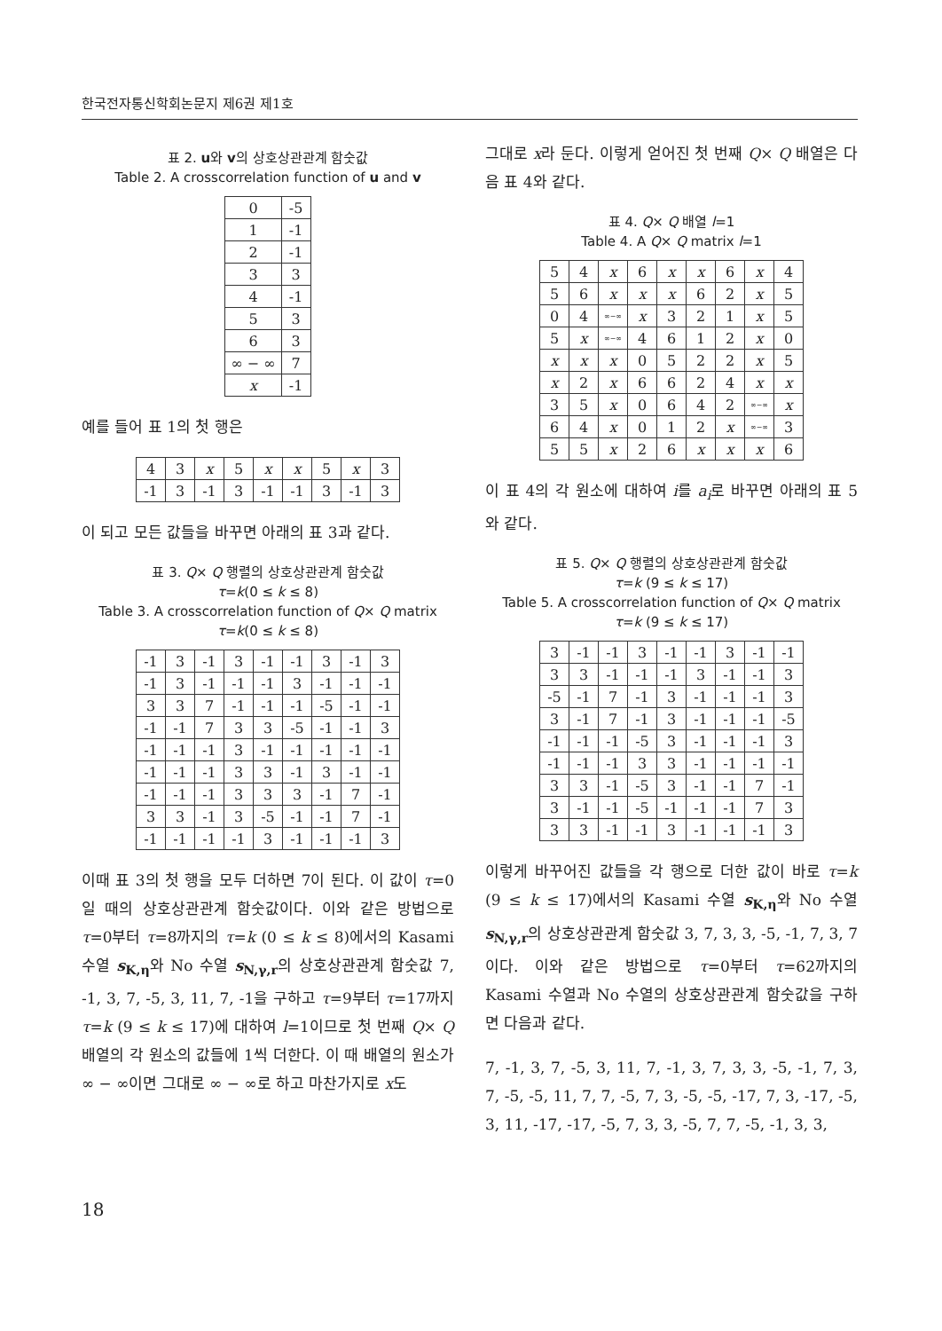한국전자통신학회논문지 제6권 제1호
표 2. u와 v의 상호상관관계 함숫값
Table 2. A crosscorrelation function of u and v
| 0 | -5 |
| 1 | -1 |
| 2 | -1 |
| 3 | 3 |
| 4 | -1 |
| 5 | 3 |
| 6 | 3 |
| ∞ − ∞ | 7 |
| x | -1 |
예를 들어 표 1의 첫 행은
| 4 | 3 | x | 5 | x | x | 5 | x | 3 |
| -1 | 3 | -1 | 3 | -1 | -1 | 3 | -1 | 3 |
이 되고 모든 값들을 바꾸면 아래의 표 3과 같다.
표 3. Q× Q 행렬의 상호상관관계 함숫값
τ=k(0 ≤ k ≤ 8)
Table 3. A crosscorrelation function of Q× Q matrix
τ=k(0 ≤ k ≤ 8)
| -1 | 3 | -1 | 3 | -1 | -1 | 3 | -1 | 3 |
| -1 | 3 | -1 | -1 | -1 | 3 | -1 | -1 | -1 |
| 3 | 3 | 7 | -1 | -1 | -1 | -5 | -1 | -1 |
| -1 | -1 | 7 | 3 | 3 | -5 | -1 | -1 | 3 |
| -1 | -1 | -1 | 3 | -1 | -1 | -1 | -1 | -1 |
| -1 | -1 | -1 | 3 | 3 | -1 | 3 | -1 | -1 |
| -1 | -1 | -1 | 3 | 3 | 3 | -1 | 7 | -1 |
| 3 | 3 | -1 | 3 | -5 | -1 | -1 | 7 | -1 |
| -1 | -1 | -1 | -1 | 3 | -1 | -1 | -1 | 3 |
이때 표 3의 첫 행을 모두 더하면 7이 된다. 이 값이 τ=0일 때의 상호상관관계 함숫값이다. 이와 같은 방법으로 τ=0부터 τ=8까지의 τ=k (0 ≤ k ≤ 8)에서의 Kasami 수열 s<sub>K,η</sub>와 No 수열 s<sub>N,γ,r</sub>의 상호상관관계 함숫값 7, -1, 3, 7, -5, 3, 11, 7, -1을 구하고 τ=9부터 τ=17까지 τ=k (9 ≤ k ≤ 17)에 대하여 l=1이므로 첫 번째 Q× Q 배열의 각 원소의 값들에 1씩 더한다. 이 때 배열의 원소가 ∞ − ∞이면 그대로 ∞ − ∞로 하고 마찬가지로 x도
그대로 x라 둔다. 이렇게 얻어진 첫 번째 Q× Q 배열은 다음 표 4와 같다.
표 4. Q× Q 배열 l=1
Table 4. A Q× Q matrix l=1
| 5 | 4 | x | 6 | x | x | 6 | x | 4 |
| 5 | 6 | x | x | x | 6 | 2 | x | 5 |
| 0 | 4 | ∞−∞ | x | 3 | 2 | 1 | x | 5 |
| 5 | x | ∞−∞ | 4 | 6 | 1 | 2 | x | 0 |
| x | x | x | 0 | 5 | 2 | 2 | x | 5 |
| x | 2 | x | 6 | 6 | 2 | 4 | x | x |
| 3 | 5 | x | 0 | 6 | 4 | 2 | ∞−∞ | x |
| 6 | 4 | x | 0 | 1 | 2 | x | ∞−∞ | 3 |
| 5 | 5 | x | 2 | 6 | x | x | x | 6 |
이 표 4의 각 원소에 대하여 i를 a<sub>i</sub>로 바꾸면 아래의 표 5와 같다.
표 5. Q× Q 행렬의 상호상관관계 함숫값
τ=k (9 ≤ k ≤ 17)
Table 5. A crosscorrelation function of Q× Q matrix
τ=k (9 ≤ k ≤ 17)
| 3 | -1 | -1 | 3 | -1 | -1 | 3 | -1 | -1 |
| 3 | 3 | -1 | -1 | -1 | 3 | -1 | -1 | 3 |
| -5 | -1 | 7 | -1 | 3 | -1 | -1 | -1 | 3 |
| 3 | -1 | 7 | -1 | 3 | -1 | -1 | -1 | -5 |
| -1 | -1 | -1 | -5 | 3 | -1 | -1 | -1 | 3 |
| -1 | -1 | -1 | 3 | 3 | -1 | -1 | -1 | -1 |
| 3 | 3 | -1 | -5 | 3 | -1 | -1 | 7 | -1 |
| 3 | -1 | -1 | -5 | -1 | -1 | -1 | 7 | 3 |
| 3 | 3 | -1 | -1 | 3 | -1 | -1 | -1 | 3 |
이렇게 바꾸어진 값들을 각 행으로 더한 값이 바로 τ=k (9 ≤ k ≤ 17)에서의 Kasami 수열 s<sub>K,η</sub>와 No 수열 s<sub>N,γ,r</sub>의 상호상관관계 함숫값 3, 7, 3, 3, -5, -1, 7, 3, 7이다. 이와 같은 방법으로 τ=0부터 τ=62까지의 Kasami 수열과 No 수열의 상호상관관계 함숫값을 구하면 다음과 같다.
7, -1, 3, 7, -5, 3, 11, 7, -1, 3, 7, 3, 3, -5, -1, 7, 3, 7, -5, -5, 11, 7, 7, -5, 7, 3, -5, -5, -17, 7, 3, -17, -5, 3, 11, -17, -17, -5, 7, 3, 3, -5, 7, 7, -5, -1, 3, 3,
18